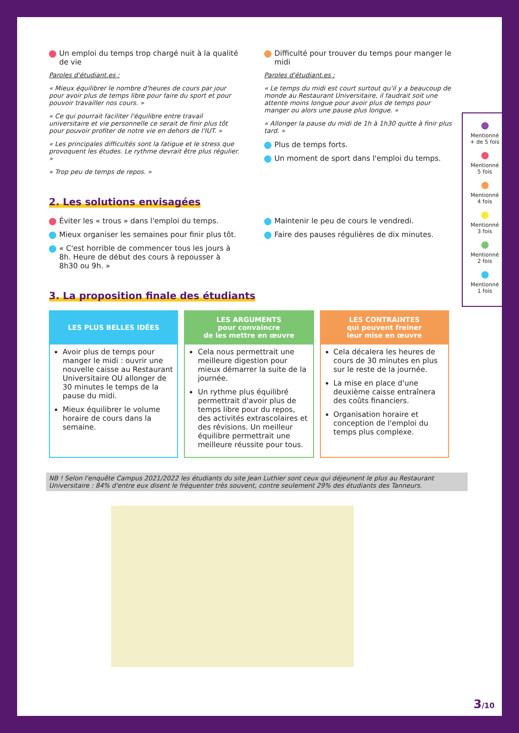Un emploi du temps trop chargé nuit à la qualité de vie
Paroles d'étudiant.es :
« Mieux équilibrer le nombre d'heures de cours par jour pour avoir plus de temps libre pour faire du sport et pour pouvoir travailler nos cours. »
« Ce qui pourrait faciliter l'équilibre entre travail universitaire et vie personnelle ce serait de finir plus tôt pour pouvoir profiter de notre vie en dehors de l'IUT. »
« Les principales difficultés sont la fatigue et le stress que provoquent les études. Le rythme devrait être plus régulier. »
« Trop peu de temps de repos. »
Difficulté pour trouver du temps pour manger le midi
Paroles d'étudiant.es :
« Le temps du midi est court surtout qu'il y a beaucoup de monde au Restaurant Universitaire, il faudrait soit une attente moins longue pour avoir plus de temps pour manger ou alors une pause plus longue. »
« Allonger la pause du midi de 1h à 1h30 quitte à finir plus tard. »
Plus de temps forts.
Un moment de sport dans l'emploi du temps.
2. Les solutions envisagées
Éviter les « trous » dans l'emploi du temps.
Mieux organiser les semaines pour finir plus tôt.
« C'est horrible de commencer tous les jours à 8h. Heure de début des cours à repousser à 8h30 ou 9h. »
Maintenir le peu de cours le vendredi.
Faire des pauses régulières de dix minutes.
3. La proposition finale des étudiants
| LES PLUS BELLES IDÉES | LES ARGUMENTS pour convaincre de les mettre en œuvre | LES CONTRAINTES qui peuvent freiner leur mise en œuvre |
| --- | --- | --- |
| Avoir plus de temps pour manger le midi : ouvrir une nouvelle caisse au Restaurant Universitaire OU allonger de 30 minutes le temps de la pause du midi. Mieux équilibrer le volume horaire de cours dans la semaine. | Cela nous permettrait une meilleure digestion pour mieux démarrer la suite de la journée. Un rythme plus équilibré permettrait d'avoir plus de temps libre pour du repos, des activités extrascolaires et des révisions. Un meilleur équilibre permettrait une meilleure réussite pour tous. | Cela décalera les heures de cours de 30 minutes en plus sur le reste de la journée. La mise en place d'une deuxième caisse entraînera des coûts financiers. Organisation horaire et conception de l'emploi du temps plus complexe. |
NB ! Selon l'enquête Campus 2021/2022 les étudiants du site Jean Luthier sont ceux qui déjeunent le plus au Restaurant Universitaire : 84% d'entre eux disent le fréquenter très souvent, contre seulement 29% des étudiants des Tanneurs.
Mentionné
+ de 5 fois
Mentionné
5 fois
Mentionné
4 fois
Mentionné
3 fois
Mentionné
2 fois
Mentionné
1 fois
3/10